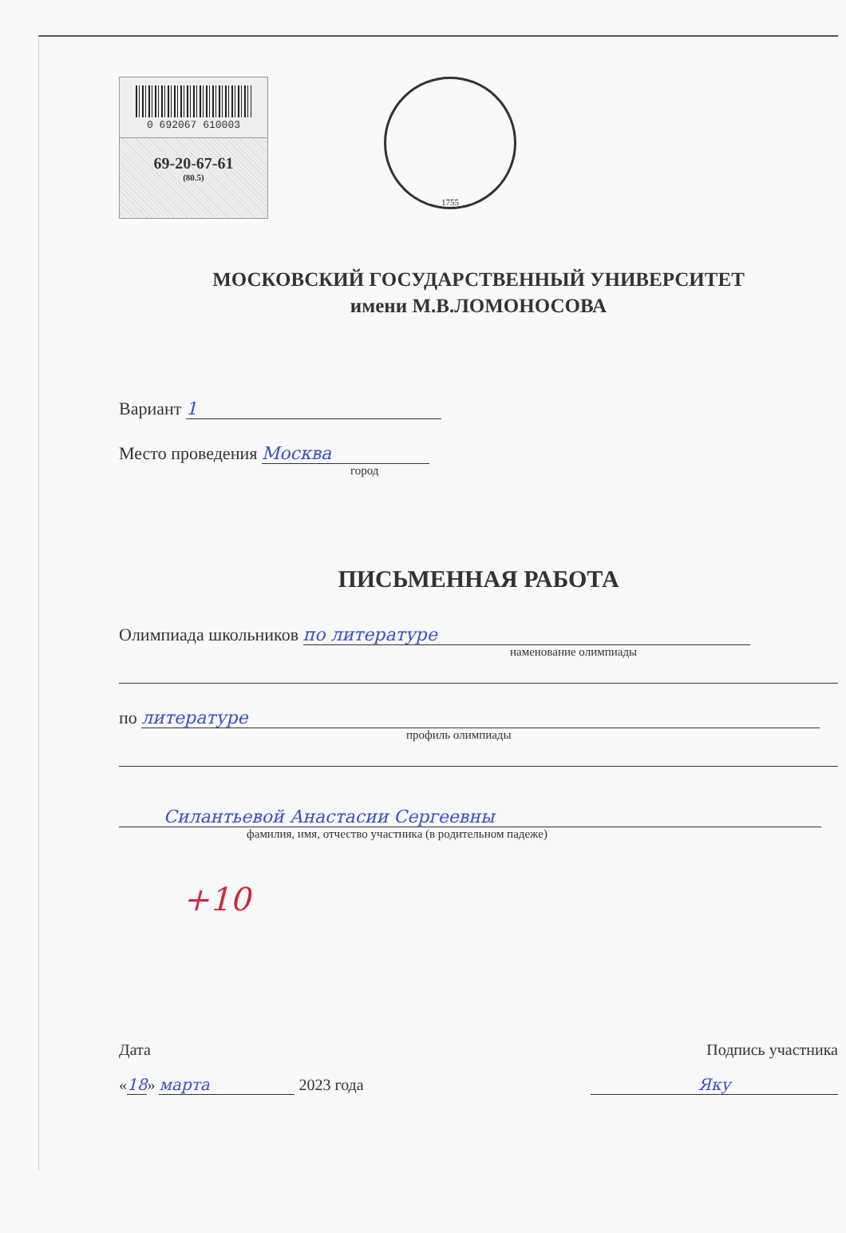0 692067 610003
69-20-67-61
(80.5)
1755
МОСКОВСКИЙ ГОСУДАРСТВЕННЫЙ УНИВЕРСИТЕТ
имени М.В.ЛОМОНОСОВА
Вариант 1
Место проведения Москва
город
ПИСЬМЕННАЯ РАБОТА
Олимпиада школьников по литературе
наменование олимпиады
по литературе
профиль олимпиады
Силантьевой Анастасии Сергеевны
фамилия, имя, отчество участника (в родительном падеже)
+10
Дата Подпись участника
«18» марта 2023 года Яку